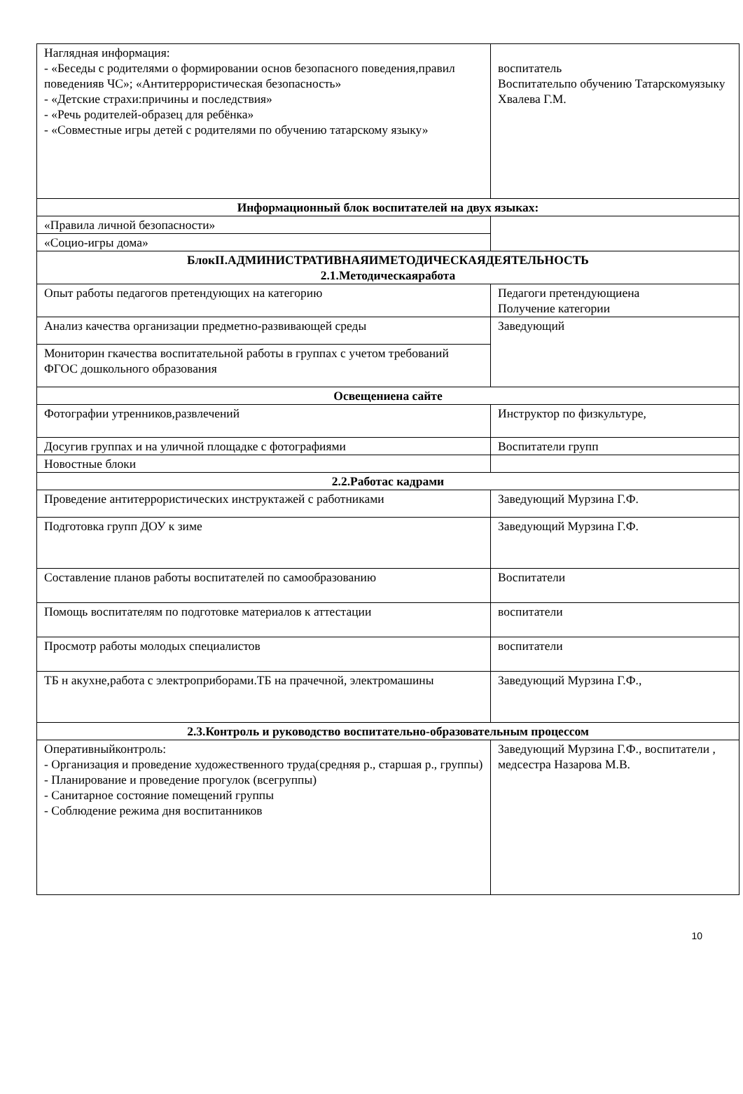| Наглядная информация: - «Беседы с родителями о формировании основ безопасного поведения,правил поведенияв ЧС»; «Антитеррористическая безопасность» - «Детские страхи:причины и последствия» - «Речь родителей-образец для ребёнка» - «Совместные игры детей с родителями по обучению татарскому языку» | воспитатель Воспитательпо обучению Татарскомуязыку Хвалева Г.М. |
| Информационный блок воспитателей на двух языках: | |
| «Правила личной безопасности» | |
| «Социо-игры дома» | |
| БлокII.АДМИНИСТРАТИВНАЯИМЕТОДИЧЕСКАЯДЕЯТЕЛЬНОСТЬ 2.1.Методическаяработа | |
| Опыт работы педагогов претендующих на категорию | Педагоги претендующиена Получение категории |
| Анализ качества организации предметно-развивающей среды | Заведующий |
| Мониторин гкачества воспитательной работы в группах с учетом требований ФГОС дошкольного образования | |
| Освещениена сайте | |
| Фотографии утренников,развлечений | Инструктор по физкультуре, |
| Досугив группах и на уличной площадке с фотографиями | Воспитатели групп |
| Новостные блоки | |
| 2.2.Работас кадрами | |
| Проведение антитеррористических инструктажей с работниками | Заведующий Мурзина Г.Ф. |
| Подготовка групп ДОУ к зиме | Заведующий Мурзина Г.Ф. |
| Составление планов работы воспитателей по самообразованию | Воспитатели |
| Помощь воспитателям по подготовке материалов к аттестации | воспитатели |
| Просмотр работы молодых специалистов | воспитатели |
| ТБ н акухне,работа с электроприборами.ТБ на прачечной, электромашины | Заведующий Мурзина Г.Ф., |
| 2.3.Контроль и руководство воспитательно-образовательным процессом | |
| Оперативныйконтроль: - Организация и проведение художественного труда(средняя р., старшая р., группы) - Планирование и проведение прогулок (всегруппы) - Санитарное состояние помещений группы - Соблюдение режима дня воспитанников | Заведующий Мурзина Г.Ф., воспитатели , медсестра Назарова М.В. |
10